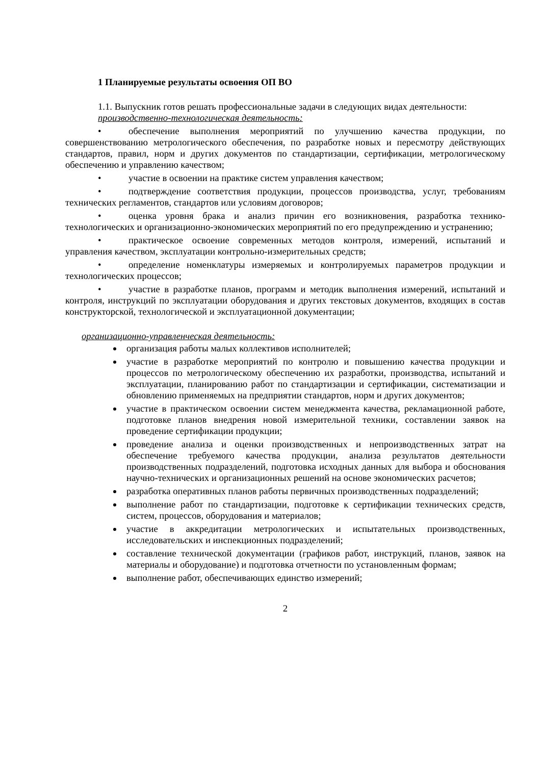1 Планируемые результаты освоения ОП ВО
1.1. Выпускник готов решать профессиональные задачи в следующих видах деятельности:
производственно-технологическая деятельность:
• обеспечение выполнения мероприятий по улучшению качества продукции, по совершенствованию метрологического обеспечения, по разработке новых и пересмотру действующих стандартов, правил, норм и других документов по стандартизации, сертификации, метрологическому обеспечению и управлению качеством;
• участие в освоении на практике систем управления качеством;
• подтверждение соответствия продукции, процессов производства, услуг, требованиям технических регламентов, стандартов или условиям договоров;
• оценка уровня брака и анализ причин его возникновения, разработка технико-технологических и организационно-экономических мероприятий по его предупреждению и устранению;
• практическое освоение современных методов контроля, измерений, испытаний и управления качеством, эксплуатации контрольно-измерительных средств;
• определение номенклатуры измеряемых и контролируемых параметров продукции и технологических процессов;
• участие в разработке планов, программ и методик выполнения измерений, испытаний и контроля, инструкций по эксплуатации оборудования и других текстовых документов, входящих в состав конструкторской, технологической и эксплуатационной документации;
организационно-управленческая деятельность:
организация работы малых коллективов исполнителей;
участие в разработке мероприятий по контролю и повышению качества продукции и процессов по метрологическому обеспечению их разработки, производства, испытаний и эксплуатации, планированию работ по стандартизации и сертификации, систематизации и обновлению применяемых на предприятии стандартов, норм и других документов;
участие в практическом освоении систем менеджмента качества, рекламационной работе, подготовке планов внедрения новой измерительной техники, составлении заявок на проведение сертификации продукции;
проведение анализа и оценки производственных и непроизводственных затрат на обеспечение требуемого качества продукции, анализа результатов деятельности производственных подразделений, подготовка исходных данных для выбора и обоснования научно-технических и организационных решений на основе экономических расчетов;
разработка оперативных планов работы первичных производственных подразделений;
выполнение работ по стандартизации, подготовке к сертификации технических средств, систем, процессов, оборудования и материалов;
участие в аккредитации метрологических и испытательных производственных, исследовательских и инспекционных подразделений;
составление технической документации (графиков работ, инструкций, планов, заявок на материалы и оборудование) и подготовка отчетности по установленным формам;
выполнение работ, обеспечивающих единство измерений;
2